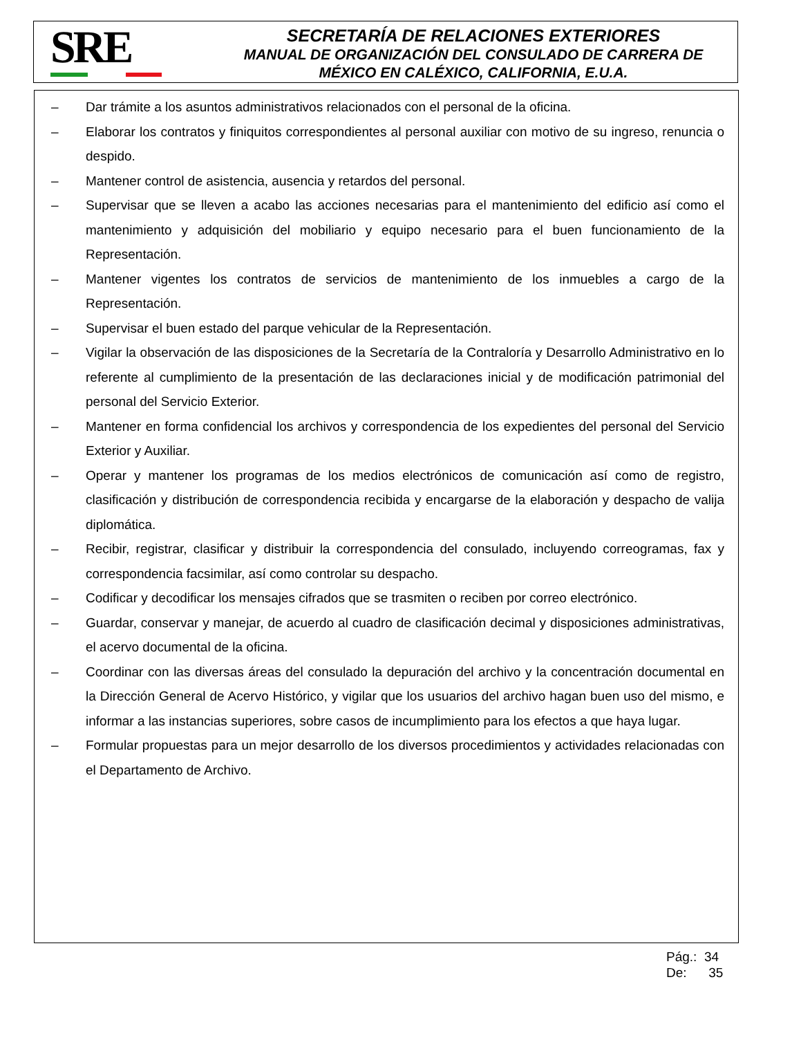SRE
SECRETARÍA DE RELACIONES EXTERIORES
MANUAL DE ORGANIZACIÓN DEL CONSULADO DE CARRERA DE
MÉXICO EN CALÉXICO, CALIFORNIA, E.U.A.
– Dar trámite a los asuntos administrativos relacionados con el personal de la oficina.
– Elaborar los contratos y finiquitos correspondientes al personal auxiliar con motivo de su ingreso, renuncia o despido.
– Mantener control de asistencia, ausencia y retardos del personal.
– Supervisar que se lleven a acabo las acciones necesarias para el mantenimiento del edificio así como el mantenimiento y adquisición del mobiliario y equipo necesario para el buen funcionamiento de la Representación.
– Mantener vigentes los contratos de servicios de mantenimiento de los inmuebles a cargo de la Representación.
– Supervisar el buen estado del parque vehicular de la Representación.
– Vigilar la observación de las disposiciones de la Secretaría de la Contraloría y Desarrollo Administrativo en lo referente al cumplimiento de la presentación de las declaraciones inicial y de modificación patrimonial del personal del Servicio Exterior.
– Mantener en forma confidencial los archivos y correspondencia de los expedientes del personal del Servicio Exterior y Auxiliar.
– Operar y mantener los programas de los medios electrónicos de comunicación así como de registro, clasificación y distribución de correspondencia recibida y encargarse de la elaboración y despacho de valija diplomática.
– Recibir, registrar, clasificar y distribuir la correspondencia del consulado, incluyendo correogramas, fax y correspondencia facsimilar, así como controlar su despacho.
– Codificar y decodificar los mensajes cifrados que se trasmiten o reciben por correo electrónico.
– Guardar, conservar y manejar, de acuerdo al cuadro de clasificación decimal y disposiciones administrativas, el acervo documental de la oficina.
– Coordinar con las diversas áreas del consulado la depuración del archivo y la concentración documental en la Dirección General de Acervo Histórico, y vigilar que los usuarios del archivo hagan buen uso del mismo, e informar a las instancias superiores, sobre casos de incumplimiento para los efectos a que haya lugar.
– Formular propuestas para un mejor desarrollo de los diversos procedimientos y actividades relacionadas con el Departamento de Archivo.
Pág.: 34
De: 35